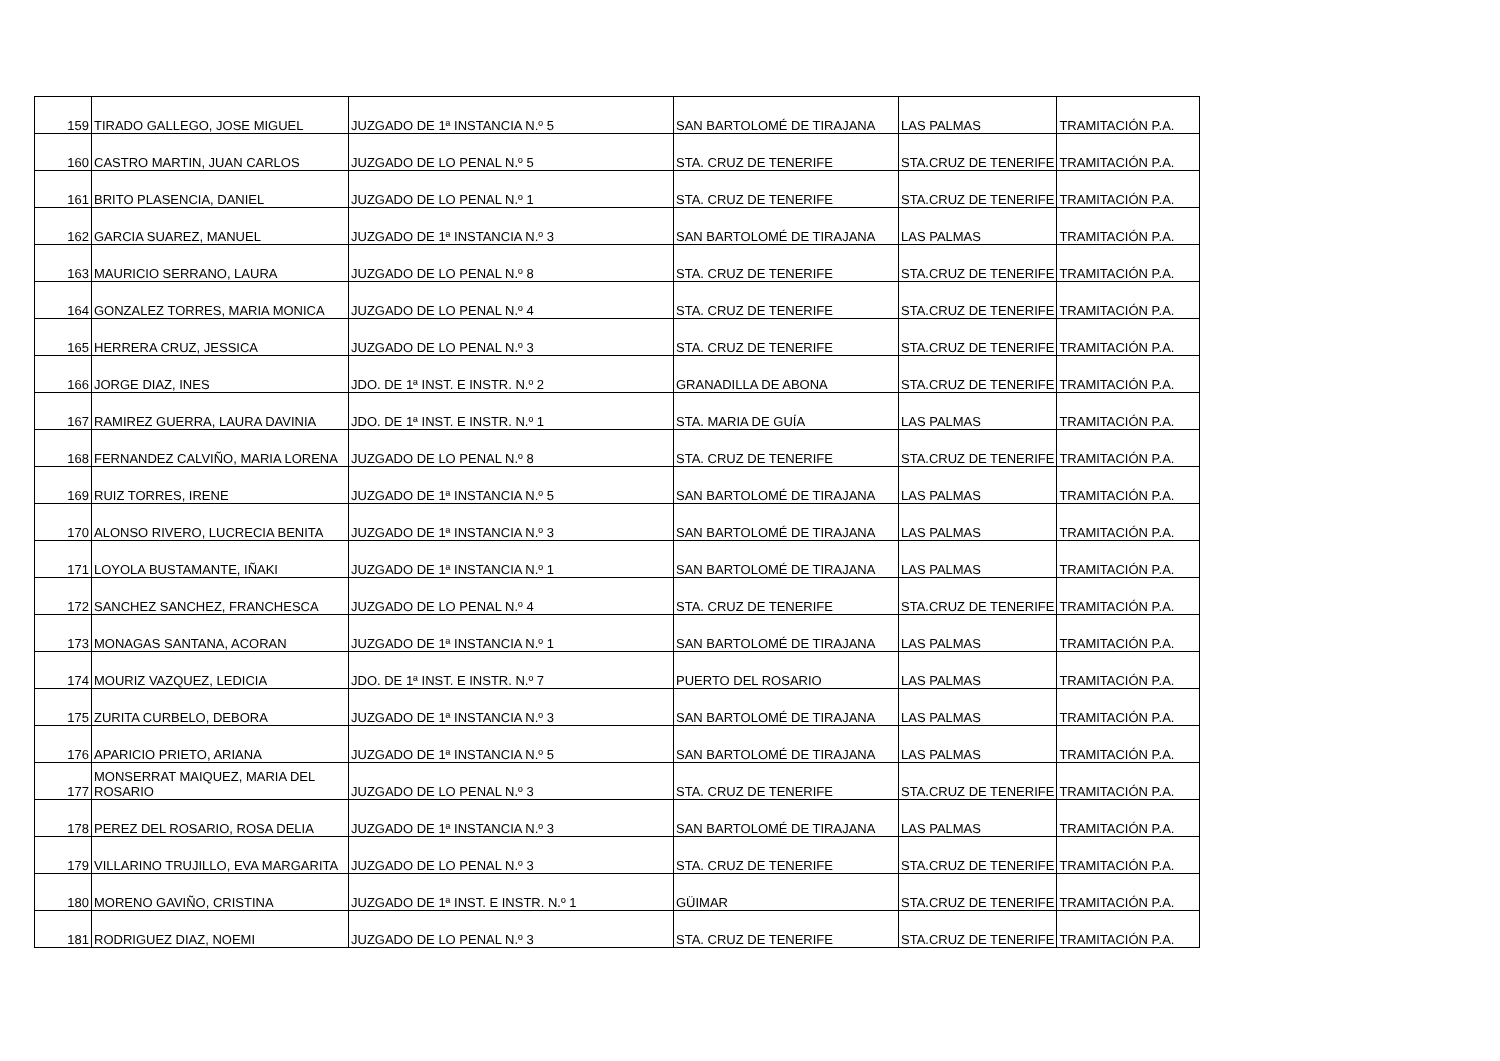| 159 | TIRADO GALLEGO, JOSE MIGUEL | JUZGADO DE 1ª INSTANCIA N.º 5 | SAN BARTOLOMÉ DE TIRAJANA | LAS PALMAS | TRAMITACIÓN P.A. |
| 160 | CASTRO MARTIN, JUAN CARLOS | JUZGADO DE LO PENAL N.º 5 | STA. CRUZ DE TENERIFE | STA.CRUZ DE TENERIFE | TRAMITACIÓN P.A. |
| 161 | BRITO PLASENCIA, DANIEL | JUZGADO DE LO PENAL N.º 1 | STA. CRUZ DE TENERIFE | STA.CRUZ DE TENERIFE | TRAMITACIÓN P.A. |
| 162 | GARCIA SUAREZ, MANUEL | JUZGADO DE 1ª INSTANCIA N.º 3 | SAN BARTOLOMÉ DE TIRAJANA | LAS PALMAS | TRAMITACIÓN P.A. |
| 163 | MAURICIO SERRANO, LAURA | JUZGADO DE LO PENAL N.º 8 | STA. CRUZ DE TENERIFE | STA.CRUZ DE TENERIFE | TRAMITACIÓN P.A. |
| 164 | GONZALEZ TORRES, MARIA MONICA | JUZGADO DE LO PENAL N.º 4 | STA. CRUZ DE TENERIFE | STA.CRUZ DE TENERIFE | TRAMITACIÓN P.A. |
| 165 | HERRERA CRUZ, JESSICA | JUZGADO DE LO PENAL N.º 3 | STA. CRUZ DE TENERIFE | STA.CRUZ DE TENERIFE | TRAMITACIÓN P.A. |
| 166 | JORGE DIAZ, INES | JDO. DE 1ª INST. E INSTR. N.º 2 | GRANADILLA DE ABONA | STA.CRUZ DE TENERIFE | TRAMITACIÓN P.A. |
| 167 | RAMIREZ GUERRA, LAURA DAVINIA | JDO. DE 1ª INST. E INSTR. N.º 1 | STA. MARIA DE GUÍA | LAS PALMAS | TRAMITACIÓN P.A. |
| 168 | FERNANDEZ CALVIÑO, MARIA LORENA | JUZGADO DE LO PENAL N.º 8 | STA. CRUZ DE TENERIFE | STA.CRUZ DE TENERIFE | TRAMITACIÓN P.A. |
| 169 | RUIZ TORRES, IRENE | JUZGADO DE 1ª INSTANCIA N.º 5 | SAN BARTOLOMÉ DE TIRAJANA | LAS PALMAS | TRAMITACIÓN P.A. |
| 170 | ALONSO RIVERO, LUCRECIA BENITA | JUZGADO DE 1ª INSTANCIA N.º 3 | SAN BARTOLOMÉ DE TIRAJANA | LAS PALMAS | TRAMITACIÓN P.A. |
| 171 | LOYOLA BUSTAMANTE, IÑAKI | JUZGADO DE 1ª INSTANCIA N.º 1 | SAN BARTOLOMÉ DE TIRAJANA | LAS PALMAS | TRAMITACIÓN P.A. |
| 172 | SANCHEZ SANCHEZ, FRANCHESCA | JUZGADO DE LO PENAL N.º 4 | STA. CRUZ DE TENERIFE | STA.CRUZ DE TENERIFE | TRAMITACIÓN P.A. |
| 173 | MONAGAS SANTANA, ACORAN | JUZGADO DE 1ª INSTANCIA N.º 1 | SAN BARTOLOMÉ DE TIRAJANA | LAS PALMAS | TRAMITACIÓN P.A. |
| 174 | MOURIZ VAZQUEZ, LEDICIA | JDO. DE 1ª INST. E INSTR. N.º 7 | PUERTO DEL ROSARIO | LAS PALMAS | TRAMITACIÓN P.A. |
| 175 | ZURITA CURBELO, DEBORA | JUZGADO DE 1ª INSTANCIA N.º 3 | SAN BARTOLOMÉ DE TIRAJANA | LAS PALMAS | TRAMITACIÓN P.A. |
| 176 | APARICIO PRIETO, ARIANA | JUZGADO DE 1ª INSTANCIA N.º 5 | SAN BARTOLOMÉ DE TIRAJANA | LAS PALMAS | TRAMITACIÓN P.A. |
| 177 | MONSERRAT MAIQUEZ, MARIA DEL ROSARIO | JUZGADO DE LO PENAL N.º 3 | STA. CRUZ DE TENERIFE | STA.CRUZ DE TENERIFE | TRAMITACIÓN P.A. |
| 178 | PEREZ DEL ROSARIO, ROSA DELIA | JUZGADO DE 1ª INSTANCIA N.º 3 | SAN BARTOLOMÉ DE TIRAJANA | LAS PALMAS | TRAMITACIÓN P.A. |
| 179 | VILLARINO TRUJILLO, EVA MARGARITA | JUZGADO DE LO PENAL N.º 3 | STA. CRUZ DE TENERIFE | STA.CRUZ DE TENERIFE | TRAMITACIÓN P.A. |
| 180 | MORENO GAVIÑO, CRISTINA | JUZGADO DE 1ª INST. E INSTR. N.º 1 | GÜIMAR | STA.CRUZ DE TENERIFE | TRAMITACIÓN P.A. |
| 181 | RODRIGUEZ DIAZ, NOEMI | JUZGADO DE LO PENAL N.º 3 | STA. CRUZ DE TENERIFE | STA.CRUZ DE TENERIFE | TRAMITACIÓN P.A. |